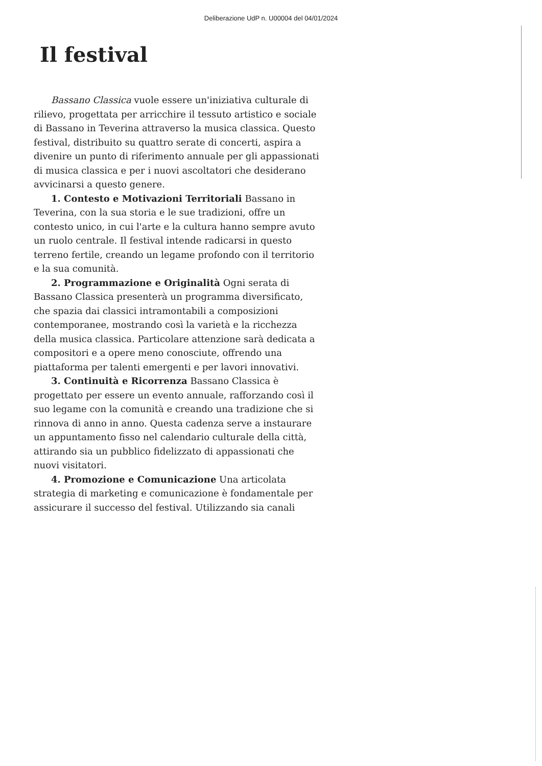Deliberazione UdP n. U00004 del 04/01/2024
Il festival
Bassano Classica vuole essere un'iniziativa culturale di rilievo, progettata per arricchire il tessuto artistico e sociale di Bassano in Teverina attraverso la musica classica. Questo festival, distribuito su quattro serate di concerti, aspira a divenire un punto di riferimento annuale per gli appassionati di musica classica e per i nuovi ascoltatori che desiderano avvicinarsi a questo genere.
1. Contesto e Motivazioni Territoriali Bassano in Teverina, con la sua storia e le sue tradizioni, offre un contesto unico, in cui l'arte e la cultura hanno sempre avuto un ruolo centrale. Il festival intende radicarsi in questo terreno fertile, creando un legame profondo con il territorio e la sua comunità.
2. Programmazione e Originalità Ogni serata di Bassano Classica presenterà un programma diversificato, che spazia dai classici intramontabili a composizioni contemporanee, mostrando così la varietà e la ricchezza della musica classica. Particolare attenzione sarà dedicata a compositori e a opere meno conosciute, offrendo una piattaforma per talenti emergenti e per lavori innovativi.
3. Continuità e Ricorrenza Bassano Classica è progettato per essere un evento annuale, rafforzando così il suo legame con la comunità e creando una tradizione che si rinnova di anno in anno. Questa cadenza serve a instaurare un appuntamento fisso nel calendario culturale della città, attirando sia un pubblico fidelizzato di appassionati che nuovi visitatori.
4. Promozione e Comunicazione Una articolata strategia di marketing e comunicazione è fondamentale per assicurare il successo del festival. Utilizzando sia canali